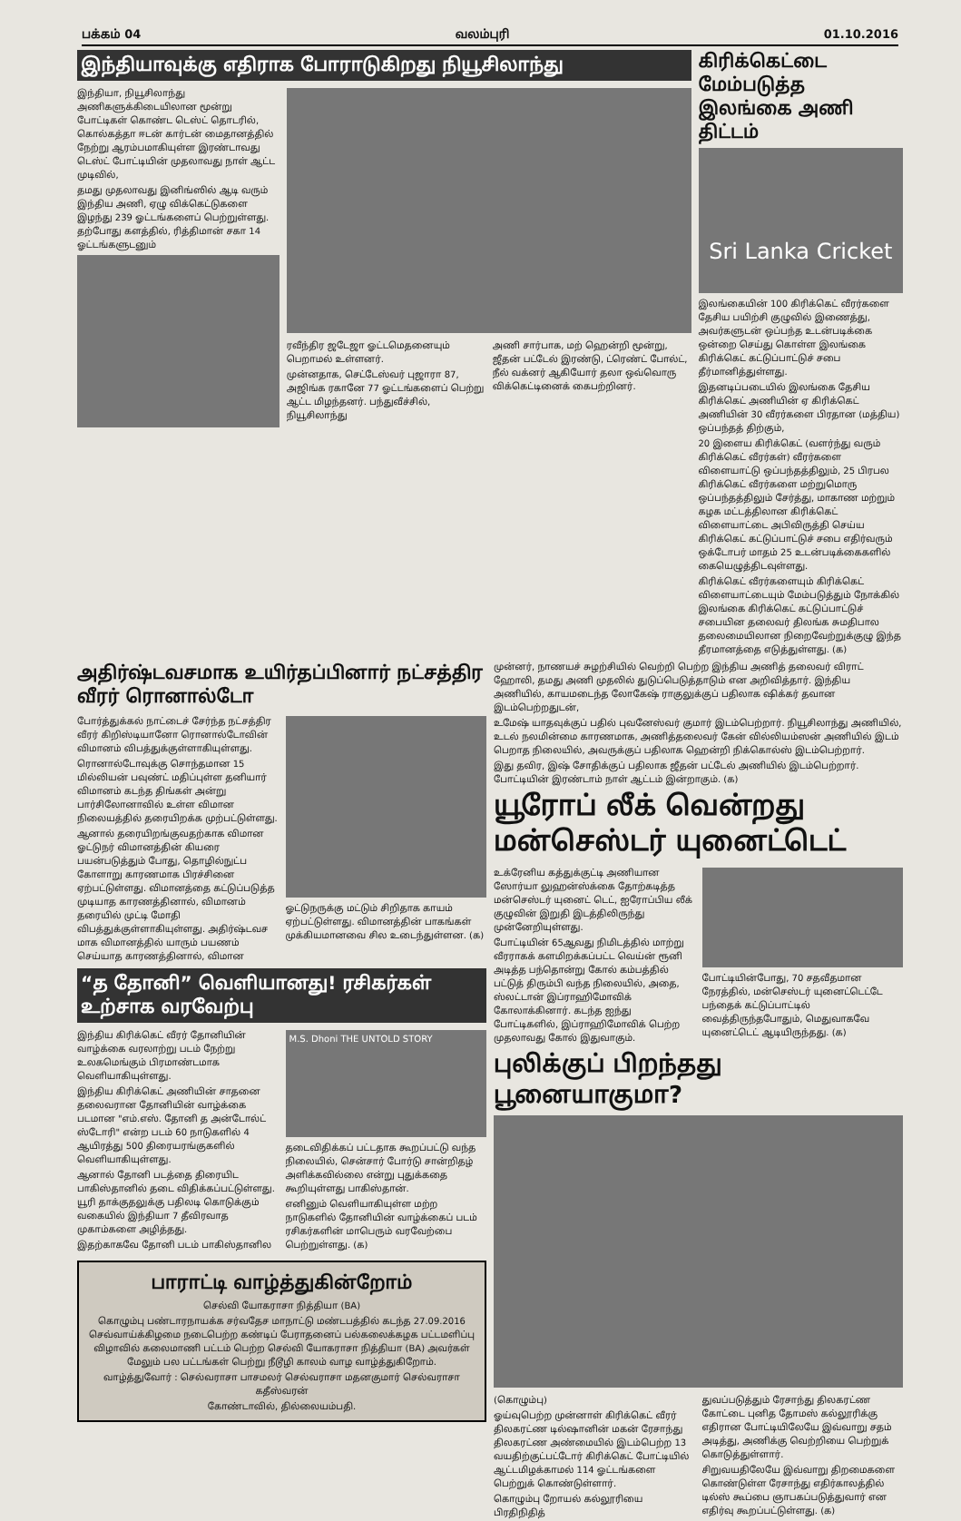பக்கம் 04 வலம்புரி 01.10.2016
இந்தியாவுக்கு எதிராக போராடுகிறது நியூசிலாந்து
இந்தியா, நியூசிலாந்து அணிகளுக்கிடையிலான மூன்று போட்டிகள் கொண்ட டெஸ்ட் தொடரில், கொல்கத்தா ஈடன் கார்டன் மைதானத்தில் நேற்று ஆரம்பமாகியுள்ள இரண்டாவது டெஸ்ட் போட்டியின் முதலாவது நாள் ஆட்ட முடிவில்,
தமது முதலாவது இனிங்ஸில் ஆடி வரும் இந்திய அணி, ஏழு விக்கெட்டுகளை இழந்து 239 ஓட்டங்களைப் பெற்றுள்ளது. தற்போது களத்தில், ரித்திமான் சகா 14 ஓட்டங்களுடனும்
ரவீந்திர ஜடேஜா ஓட்டமெதனையும் பெறாமல் உள்ளனர்.
முன்னதாக, செட்டேஸ்வர் புஜாரா 87, அஜிங்க ரகானே 77 ஓட்டங்களைப் பெற்று ஆட்ட மிழந்தனர். பந்துவீச்சில், நியூசிலாந்து
அணி சார்பாக, மற் ஹென்றி மூன்று, ஜீதன் பட்டேல் இரண்டு, ட்ரெண்ட் போல்ட், நீல் வக்னர் ஆகியோர் தலா ஒவ்வொரு விக்கெட்டினைக் கைபற்றினர்.
கிரிக்கெட்டை மேம்படுத்த இலங்கை அணி திட்டம்
Sri Lanka Cricket
இலங்கையின் 100 கிரிக்கெட் வீரர்களை தேசிய பயிற்சி குழுவில் இணைத்து, அவர்களுடன் ஒப்பந்த உடன்படிக்கை ஒன்றை செய்து கொள்ள இலங்கை கிரிக்கெட் கட்டுப்பாட்டுச் சபை தீர்மானித்துள்ளது.
இதனடிப்படையில் இலங்கை தேசிய கிரிக்கெட் அணியின் ஏ கிரிக்கெட் அணியின் 30 வீரர்களை பிரதான (மத்திய) ஒப்பந்தத் திற்கும்,
20 இளைய கிரிக்கெட் (வளர்ந்து வரும் கிரிக்கெட் வீரர்கள்) வீரர்களை விளையாட்டு ஒப்பந்தத்திலும், 25 பிரபல கிரிக்கெட் வீரர்களை மற்றுமொரு ஒப்பந்தத்திலும் சேர்த்து, மாகாண மற்றும் கழக மட்டத்திலான கிரிக்கெட் விளையாட்டை அபிவிருத்தி செய்ய கிரிக்கெட் கட்டுப்பாட்டுச் சபை எதிர்வரும் ஒக்டோபர் மாதம் 25 உடன்படிக்கைகளில் கையெழுத்திடவுள்ளது.
கிரிக்கெட் வீரர்களையும் கிரிக்கெட் விளையாட்டையும் மேம்படுத்தும் நோக்கில் இலங்கை கிரிக்கெட் கட்டுப்பாட்டுச் சபையின தலைவர் திலங்க சுமதிபால தலைமையிலான நிறைவேற்றுக்குழு இந்த தீரமானத்தை எடுத்துள்ளது. (க)
அதிர்ஷ்டவசமாக உயிர்தப்பினார் நட்சத்திர வீரர் ரொனால்டோ
போர்த்துக்கல் நாட்டைச் சேர்ந்த நட்சத்திர வீரர் கிறிஸ்டியானோ ரொனால்டோவின் விமானம் விபத்துக்குள்ளாகியுள்ளது.
ரொனால்டோவுக்கு சொந்தமான 15 மில்லியன் பவுண்ட் மதிப்புள்ள தனியார் விமானம் கடந்த திங்கள் அன்று பார்சிலோனாவில் உள்ள விமான நிலையத்தில் தரையிறக்க முற்பட்டுள்ளது.
ஆனால் தரையிறங்குவதற்காக விமான ஓட்டுநர் விமானத்தின் கியரை பயன்படுத்தும் போது, தொழில்நுட்ப கோளாறு காரணமாக பிரச்சினை ஏற்பட்டுள்ளது. விமானத்தை கட்டுப்படுத்த முடியாத காரணத்தினால், விமானம் தரையில் முட்டி மோதி விபத்துக்குள்ளாகியுள்ளது. அதிர்ஷ்டவச மாக விமானத்தில் யாரும் பயணம் செய்யாத காரணத்தினால், விமான
ஓட்டுநருக்கு மட்டும் சிறிதாக காயம் ஏற்பட்டுள்ளது. விமானத்தின் பாகங்கள் முக்கியமானவை சில உடைந்துள்ளன. (க)
“த தோனி” வெளியானது! ரசிகர்கள் உற்சாக வரவேற்பு
இந்திய கிரிக்கெட் வீரர் தோனியின் வாழ்க்கை வரலாற்று படம் நேற்று உலகமெங்கும் பிரமாண்டமாக வெளியாகியுள்ளது.
இந்திய கிரிக்கெட் அணியின் சாதனை தலைவரான தோனியின் வாழ்க்கை படமான "எம்.எஸ். தோனி த அன்டோல்ட் ஸ்டோரி" என்ற படம் 60 நாடுகளில் 4 ஆயிரத்து 500 திரையரங்குகளில் வெளியாகியுள்ளது.
ஆனால் தோனி படத்தை திரையிட பாகிஸ்தானில் தடை விதிக்கப்பட்டுள்ளது. யூரி தாக்குதலுக்கு பதிலடி கொடுக்கும் வகையில் இந்தியா 7 தீவிரவாத முகாம்களை அழித்தது.
இதற்காகவே தோனி படம் பாகிஸ்தானில
M.S. Dhoni THE UNTOLD STORY
தடைவிதிக்கப் பட்டதாக கூறப்பட்டு வந்த நிலையில், சென்சார் போர்டு சான்றிதழ் அளிக்கவில்லை என்று புதுக்கதை கூறியுள்ளது பாகிஸ்தான்.
எனினும் வெளியாகியுள்ள மற்ற நாடுகளில் தோனியின் வாழ்க்கைப் படம் ரசிகர்களின் மாபெரும் வரவேற்பை பெற்றுள்ளது. (க)
பாராட்டி வாழ்த்துகின்றோம்
செல்வி யோகராசா நித்தியா (BA)
கொழும்பு பண்டாரநாயக்க சர்வதேச மாநாட்டு மண்டபத்தில் கடந்த 27.09.2016 செவ்வாய்க்கிழமை நடைபெற்ற கண்டிப் பேராதனைப் பல்கலைக்கழக பட்டமளிப்பு விழாவில் கலைமாணி பட்டம் பெற்ற செல்வி யோகராசா நித்தியா (BA) அவர்கள் மேலும் பல பட்டங்கள் பெற்று நீடூழி காலம் வாழ வாழ்த்துகிறோம்.
வாழ்த்துவோர் : செல்வராசா பாசமலர் செல்வராசா மதனகுமார் செல்வராசா கதீஸ்வரன்
கோண்டாவில், தில்லையம்பதி.
முன்னர், நாணயச் சுழற்சியில் வெற்றி பெற்ற இந்திய அணித் தலைவர் விராட் ஹோலி, தமது அணி முதலில் துடுப்பெடுத்தாடும் என அறிவித்தார். இந்திய அணியில், காயமடைந்த லோகேஷ் ராகுலுக்குப் பதிலாக ஷிக்கர் தவான இடம்பெற்றதுடன்,
உமேஷ் யாதவுக்குப் பதில் புவனேஸ்வர் குமார் இடம்பெற்றார். நியூசிலாந்து அணியில், உடல் நலமின்மை காரணமாக, அணித்தலைவர் கேன் வில்லியம்ஸன் அணியில் இடம் பெறாத நிலையில், அவருக்குப் பதிலாக ஹென்றி நிக்கொல்ஸ் இடம்பெற்றார்.
இது தவிர, இஷ் சோதிக்குப் பதிலாக ஜீதன் பட்டேல் அணியில் இடம்பெற்றார். போட்டியின் இரண்டாம் நாள் ஆட்டம் இன்றாகும். (க)
யூரோப் லீக் வென்றது மன்செஸ்டர் யுனைட்டெட்
உக்ரேனிய கத்துக்குட்டி அணியான ஸோர்யா லுஹன்ஸ்க்கை தோற்கடித்த மன்செஸ்டர் யுனைட் டெட், ஐரோப்பிய லீக் குழுவின் இறுதி இடத்திலிருந்து முன்னேறியுள்ளது.
போட்டியின் 65ஆவது நிமிடத்தில் மாற்று வீரராகக் களமிறக்கப்பட்ட வெய்ன் ரூனி அடித்த பந்தொன்று கோல் கம்பத்தில் பட்டுத் திரும்பி வந்த நிலையில், அதை, ஸ்லட்டான் இப்ராஹிமோவிக் கோலாக்கினார். கடந்த ஐந்து போட்டிகளில், இப்ராஹிமோவிக் பெற்ற முதலாவது கோல் இதுவாகும்.
போட்டியின்போது, 70 சதவீதமான நேரத்தில், மன்செஸ்டர் யுனைட்டெட்டே பந்தைக் கட்டுப்பாட்டில் வைத்திருந்தபோதும், மெதுவாகவே யுனைட்டெட் ஆடியிருந்தது. (க)
புலிக்குப் பிறந்தது பூனையாகுமா?
(கொழும்பு)
ஓய்வுபெற்ற முன்னாள் கிரிக்கெட் வீரர் திலகரட்ண டில்ஷானின் மகன் ரேசாந்து திலகரட்ண அண்மையில் இடம்பெற்ற 13 வயதிற்குட்பட்டோர் கிரிக்கெட் போட்டியில் ஆட்டமிழக்காமல் 114 ஓட்டங்களை பெற்றுக் கொண்டுள்ளார்.
கொழும்பு றோயல் கல்லூரியை பிரதிநிதித்
துவப்படுத்தும் ரேசாந்து திலகரட்ண கோட்டை புனித தோமஸ் கல்லூரிக்கு எதிரான போட்டியிலேயே இவ்வாறு சதம் அடித்து, அணிக்கு வெற்றியை பெற்றுக் கொடுத்துள்ளார்.
சிறுவயதிலேயே இவ்வாறு திறமைகளை கொண்டுள்ள ரேசாந்து எதிர்காலத்தில் டில்ஸ் கூப்பை ஞாபகப்படுத்துவார் என எதிர்வு கூறப்பட்டுள்ளது. (க)